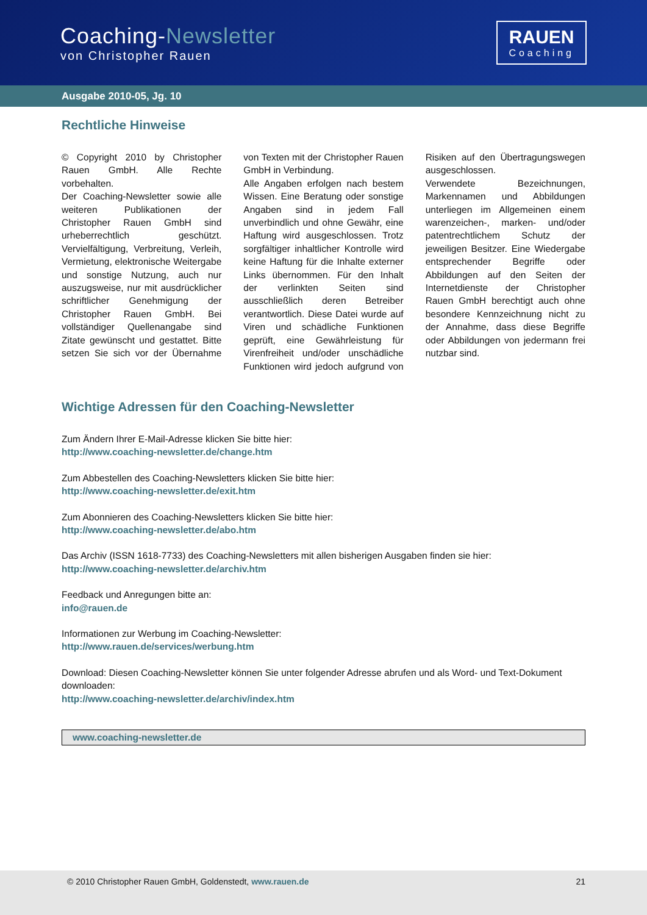Coaching-Newsletter
von Christopher Rauen
RAUEN
Coaching
Ausgabe 2010-05, Jg. 10
Rechtliche Hinweise
© Copyright 2010 by Christopher Rauen GmbH. Alle Rechte vorbehalten.
Der Coaching-Newsletter sowie alle weiteren Publikationen der Christopher Rauen GmbH sind urheberrechtlich geschützt. Vervielfältigung, Verbreitung, Verleih, Vermietung, elektronische Weitergabe und sonstige Nutzung, auch nur auszugsweise, nur mit ausdrücklicher schriftlicher Genehmigung der Christopher Rauen GmbH. Bei vollständiger Quellenangabe sind Zitate gewünscht und gestattet. Bitte setzen Sie sich vor der Übernahme von Texten mit der Christopher Rauen GmbH in Verbindung.
Alle Angaben erfolgen nach bestem Wissen. Eine Beratung oder sonstige Angaben sind in jedem Fall unverbindlich und ohne Gewähr, eine Haftung wird ausgeschlossen. Trotz sorgfältiger inhaltlicher Kontrolle wird keine Haftung für die Inhalte externer Links übernommen. Für den Inhalt der verlinkten Seiten sind ausschließlich deren Betreiber verantwortlich. Diese Datei wurde auf Viren und schädliche Funktionen geprüft, eine Gewährleistung für Virenfreiheit und/oder unschädliche Funktionen wird jedoch aufgrund von Risiken auf den Übertragungswegen ausgeschlossen.
Verwendete Bezeichnungen, Markennamen und Abbildungen unterliegen im Allgemeinen einem waren­zeichen-, marken- und/oder patent­rechtlichem Schutz der jeweiligen Besitzer. Eine Wiedergabe entsprechender Begriffe oder Abbildungen auf den Seiten der Internetdienste der Christopher Rauen GmbH berechtigt auch ohne besondere Kennzeichnung nicht zu der Annahme, dass diese Begriffe oder Abbildungen von jedermann frei nutzbar sind.
Wichtige Adressen für den Coaching-Newsletter
Zum Ändern Ihrer E-Mail-Adresse klicken Sie bitte hier:
http://www.coaching-newsletter.de/change.htm
Zum Abbestellen des Coaching-Newsletters klicken Sie bitte hier:
http://www.coaching-newsletter.de/exit.htm
Zum Abonnieren des Coaching-Newsletters klicken Sie bitte hier:
http://www.coaching-newsletter.de/abo.htm
Das Archiv (ISSN 1618-7733) des Coaching-Newsletters mit allen bisherigen Ausgaben finden sie hier:
http://www.coaching-newsletter.de/archiv.htm
Feedback und Anregungen bitte an:
info@rauen.de
Informationen zur Werbung im Coaching-Newsletter:
http://www.rauen.de/services/werbung.htm
Download: Diesen Coaching-Newsletter können Sie unter folgender Adresse abrufen und als Word- und Text-Dokument downloaden:
http://www.coaching-newsletter.de/archiv/index.htm
www.coaching-newsletter.de
© 2010 Christopher Rauen GmbH, Goldenstedt, www.rauen.de 21